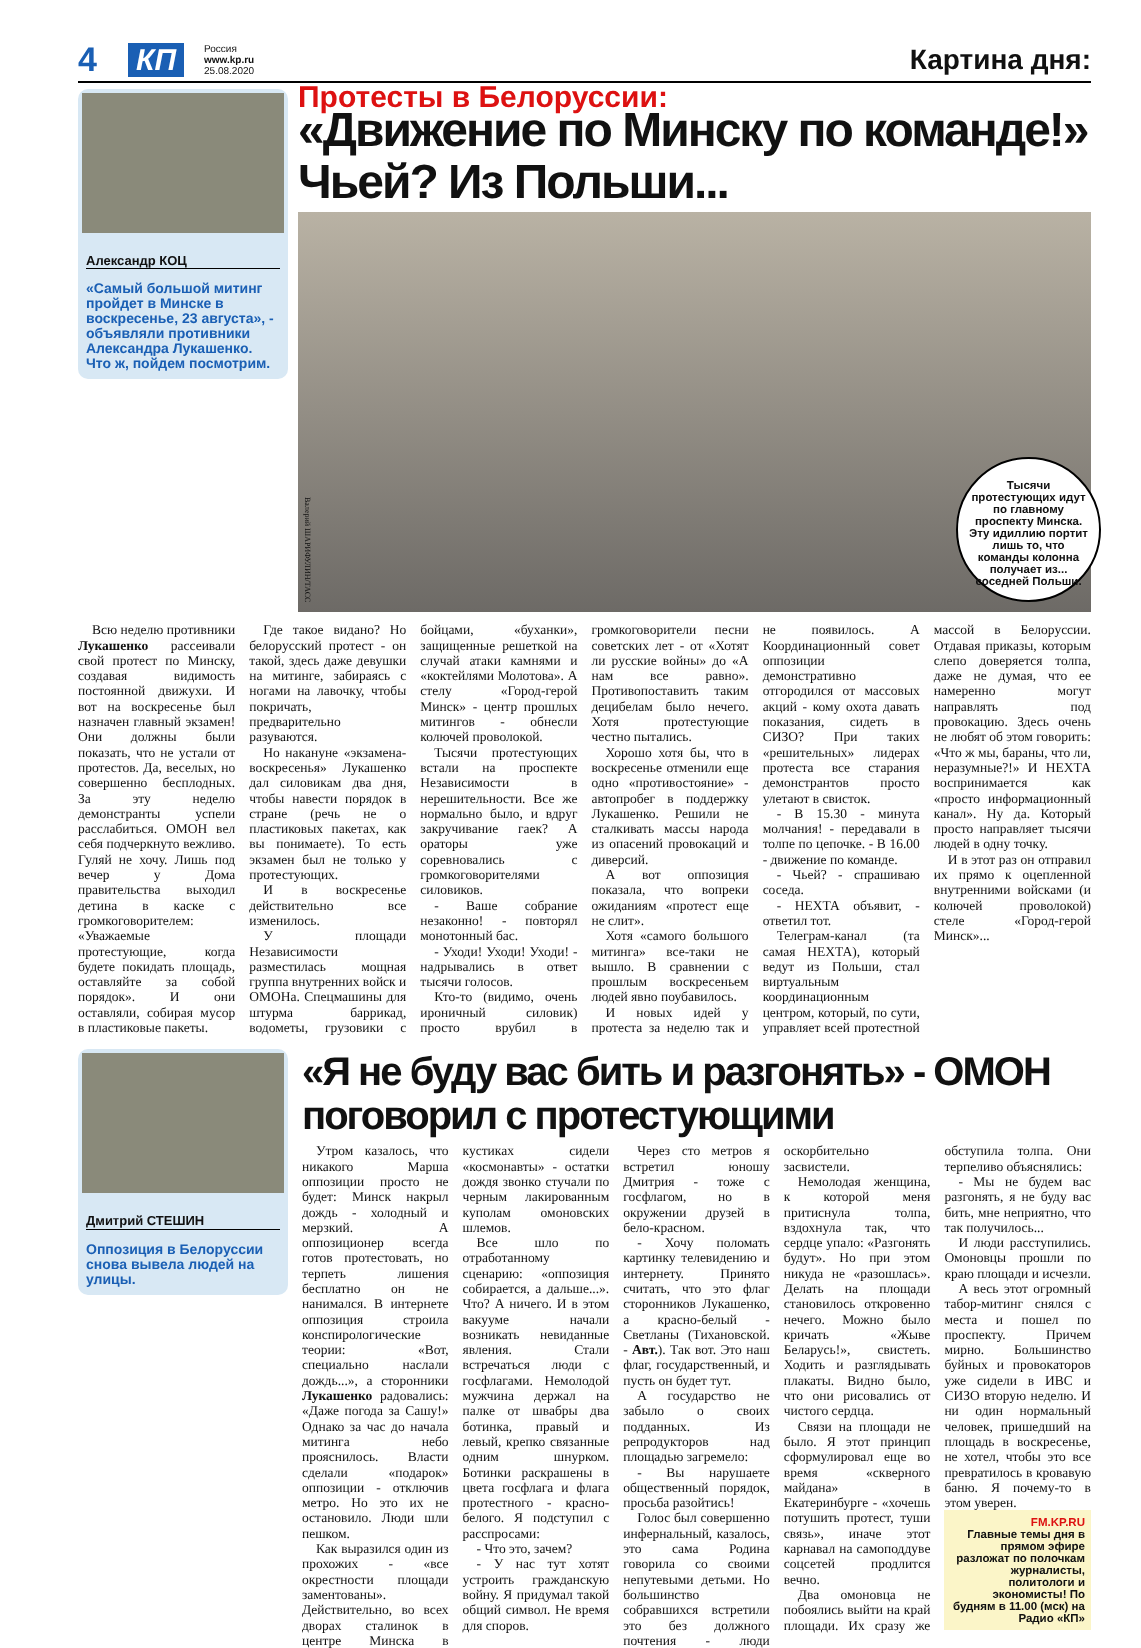4 КП Россия
www.kp.ru
25.08.2020 Картина дня:
Александр КОЦ
«Самый большой митинг пройдет в Минске в воскресенье, 23 августа», - объявляли противники Александра Лукашенко. Что ж, пойдем посмотрим.
Протесты в Белоруссии:
«Движение по Минску по команде!» Чьей? Из Польши...
Валерий ШАРИФУЛИН/ТАСС
Тысячи протестующих идут по главному проспекту Минска. Эту идиллию портит лишь то, что команды колонна получает из... соседней Польши.
Всю неделю противники Лукашенко рассеивали свой протест по Минску, создавая видимость постоянной движухи. И вот на воскресенье был назначен главный экзамен! Они должны были показать, что не устали от протестов. Да, веселых, но совершенно бесплодных. За эту неделю демонстранты успели расслабиться. ОМОН вел себя подчеркнуто вежливо. Гуляй не хочу. Лишь под вечер у Дома правительства выходил детина в каске с громкоговорителем: «Уважаемые протестующие, когда будете покидать площадь, оставляйте за собой порядок». И они оставляли, собирая мусор в пластиковые пакеты.
Где такое видано? Но белорусский протест - он такой, здесь даже девушки на митинге, забираясь с ногами на лавочку, чтобы покричать, предварительно разуваются.
Но накануне «экзамена-воскресенья» Лукашенко дал силовикам два дня, чтобы навести порядок в стране (речь не о пластиковых пакетах, как вы понимаете). То есть экзамен был не только у протестующих.
И в воскресенье действительно все изменилось.
У площади Независимости разместилась мощная группа внутренних войск и ОМОНа. Спецмашины для штурма баррикад, водометы, грузовики с бойцами, «буханки», защищенные решеткой на случай атаки камнями и «коктейлями Молотова». А стелу «Город-герой Минск» - центр прошлых митингов - обнесли колючей проволокой.
Тысячи протестующих встали на проспекте Независимости в нерешительности. Все же нормально было, и вдруг закручивание гаек? А ораторы уже соревновались с громкоговорителями силовиков.
- Ваше собрание незаконно! - повторял монотонный бас.
- Уходи! Уходи! Уходи! - надрывались в ответ тысячи голосов.
Кто-то (видимо, очень ироничный силовик) просто врубил в громкоговорители песни советских лет - от «Хотят ли русские войны» до «А нам все равно». Противопоставить таким децибелам было нечего. Хотя протестующие честно пытались.
Хорошо хотя бы, что в воскресенье отменили еще одно «противостояние» - автопробег в поддержку Лукашенко. Решили не сталкивать массы народа из опасений провокаций и диверсий.
А вот оппозиция показала, что вопреки ожиданиям «протест еще не слит».
Хотя «самого большого митинга» все-таки не вышло. В сравнении с прошлым воскресеньем людей явно поубавилось.
И новых идей у протеста за неделю так и не появилось. А Координационный совет оппозиции демонстративно отгородился от массовых акций - кому охота давать показания, сидеть в СИЗО? При таких «решительных» лидерах протеста все старания демонстрантов просто улетают в свисток.
- В 15.30 - минута молчания! - передавали в толпе по цепочке. - В 16.00 - движение по команде.
- Чьей? - спрашиваю соседа.
- НЕХТА объявит, - ответил тот.
Телеграм-канал (та самая НЕХТА), который ведут из Польши, стал виртуальным координационным центром, который, по сути, управляет всей протестной массой в Белоруссии. Отдавая приказы, которым слепо доверяется толпа, даже не думая, что ее намеренно могут направлять под провокацию. Здесь очень не любят об этом говорить: «Что ж мы, бараны, что ли, неразумные?!» И НЕХТА воспринимается как «просто информационный канал». Ну да. Который просто направляет тысячи людей в одну точку.
И в этот раз он отправил их прямо к оцепленной внутренними войсками (и колючей проволокой) стеле «Город-герой Минск»...
Дмитрий СТЕШИН
Оппозиция в Белоруссии снова вывела людей на улицы.
«Я не буду вас бить и разгонять» - ОМОН поговорил с протестующими
Утром казалось, что никакого Марша оппозиции просто не будет: Минск накрыл дождь - холодный и мерзкий. А оппозиционер всегда готов протестовать, но терпеть лишения бесплатно он не нанимался. В интернете оппозиция строила конспирологические теории: «Вот, специально наслали дождь...», а сторонники Лукашенко радовались: «Даже погода за Сашу!» Однако за час до начала митинга небо прояснилось. Власти сделали «подарок» оппозиции - отключив метро. Но это их не остановило. Люди шли пешком.
Как выразился один из прохожих - «все окрестности площади заментованы». Действительно, во всех дворах сталинок в центре Минска в кустиках сидели «космонавты» - остатки дождя звонко стучали по черным лакированным куполам омоновских шлемов.
Все шло по отработанному сценарию: «оппозиция собирается, а дальше...». Что? А ничего. И в этом вакууме начали возникать невиданные явления. Стали встречаться люди с госфлагами. Немолодой мужчина держал на палке от швабры два ботинка, правый и левый, крепко связанные одним шнурком. Ботинки раскрашены в цвета госфлага и флага протестного - красно-белого. Я подступил с расспросами:
- Что это, зачем?
- У нас тут хотят устроить гражданскую войну. Я придумал такой общий символ. Не время для споров.
Через сто метров я встретил юношу Дмитрия - тоже с госфлагом, но в окружении друзей в бело-красном.
- Хочу поломать картинку телевидению и интернету. Принято считать, что это флаг сторонников Лукашенко, а красно-белый - Светланы (Тихановской. - Авт.). Так вот. Это наш флаг, государственный, и пусть он будет тут.
А государство не забыло о своих подданных. Из репродукторов над площадью загремело:
- Вы нарушаете общественный порядок, просьба разойтись!
Голос был совершенно инфернальный, казалось, это сама Родина говорила со своими непутевыми детьми. Но большинство собравшихся встретили это без должного почтения - люди оскорбительно засвистели.
Немолодая женщина, к которой меня притиснула толпа, вздохнула так, что сердце упало: «Разгонять будут». Но при этом никуда не «разошлась». Делать на площади становилось откровенно нечего. Можно было кричать «Жыве Беларусь!», свистеть. Ходить и разглядывать плакаты. Видно было, что они рисовались от чистого сердца.
Связи на площади не было. Я этот принцип сформулировал еще во время «скверного майдана» в Екатеринбурге - «хочешь потушить протест, туши связь», иначе этот карнавал на самоподдуве соцсетей продлится вечно.
Два омоновца не побоялись выйти на край площади. Их сразу же обступила толпа. Они терпеливо объяснялись:
- Мы не будем вас разгонять, я не буду вас бить, мне неприятно, что так получилось...
И люди расступились. Омоновцы прошли по краю площади и исчезли.
А весь этот огромный табор-митинг снялся с места и пошел по проспекту. Причем мирно. Большинство буйных и провокаторов уже сидели в ИВС и СИЗО вторую неделю. И ни один нормальный человек, пришедший на площадь в воскресенье, не хотел, чтобы это все превратилось в кровавую баню. Я почему-то в этом уверен.
FM.KP.RU
Главные темы дня в прямом эфире разложат по полочкам журналисты, политологи и экономисты! По будням в 11.00 (мск) на Радио «КП»